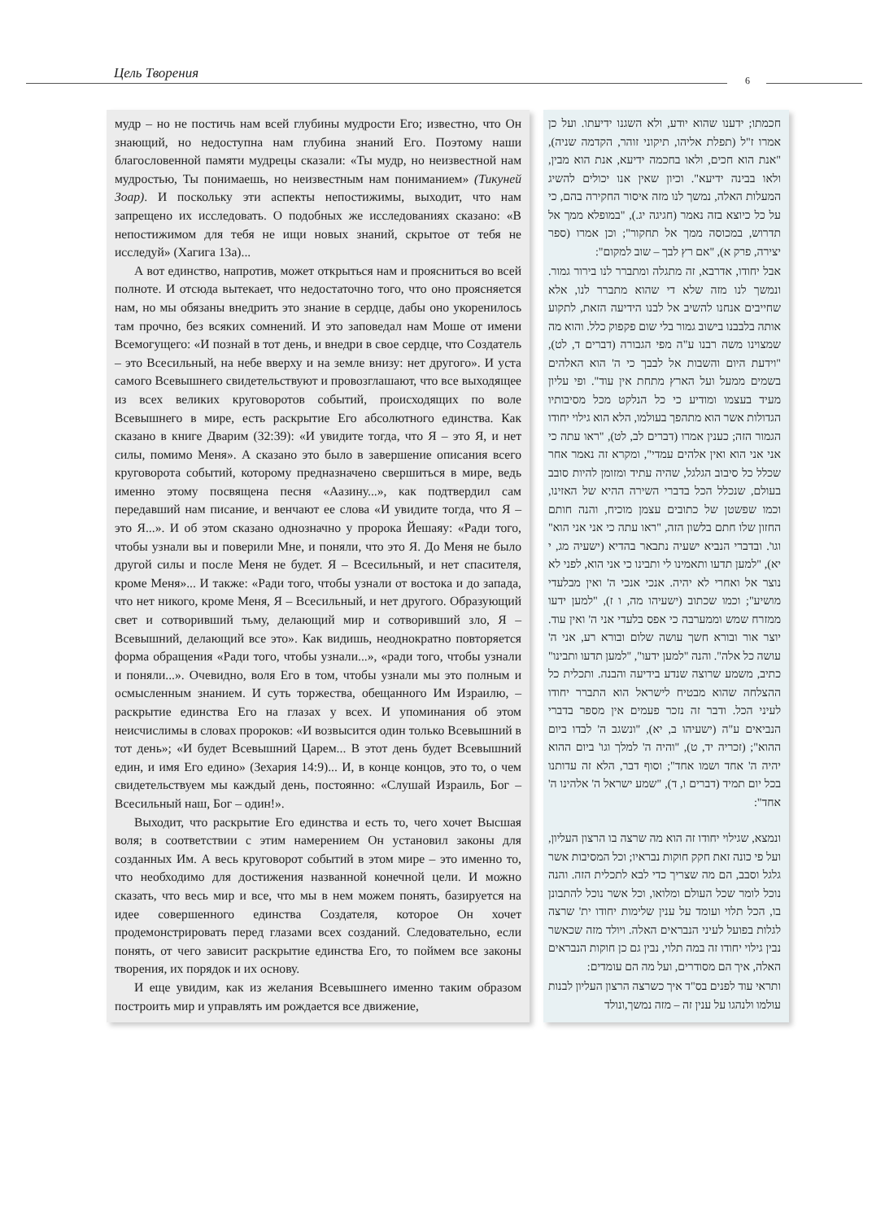Цель Творения 6
мудр – но не постичь нам всей глубины мудрости Его; известно, что Он знающий, но недоступна нам глубина знаний Его. Поэтому наши благословенной памяти мудрецы сказали: «Ты мудр, но неизвестной нам мудростью, Ты понимаешь, но неизвестным нам пониманием» (Тикуней Зоар). И поскольку эти аспекты непостижимы, выходит, что нам запрещено их исследовать. О подобных же исследованиях сказано: «В непостижимом для тебя не ищи новых знаний, скрытое от тебя не исследуй» (Хагига 13а)...
А вот единство, напротив, может открыться нам и проясниться во всей полноте. И отсюда вытекает, что недостаточно того, что оно проясняется нам, но мы обязаны внедрить это знание в сердце, дабы оно укоренилось там прочно, без всяких сомнений. И это заповедал нам Моше от имени Всемогущего: «И познай в тот день, и внедри в свое сердце, что Создатель – это Всесильный, на небе вверху и на земле внизу: нет другого». И уста самого Всевышнего свидетельствуют и провозглашают, что все выходящее из всех великих круговоротов событий, происходящих по воле Всевышнего в мире, есть раскрытие Его абсолютного единства. Как сказано в книге Дварим (32:39): «И увидите тогда, что Я – это Я, и нет силы, помимо Меня». А сказано это было в завершение описания всего круговорота событий, которому предназначено свершиться в мире, ведь именно этому посвящена песня «Аазину...», как подтвердил сам передавший нам писание, и венчают ее слова «И увидите тогда, что Я – это Я...». И об этом сказано однозначно у пророка Йешаяу: «Ради того, чтобы узнали вы и поверили Мне, и поняли, что это Я. До Меня не было другой силы и после Меня не будет. Я – Всесильный, и нет спасителя, кроме Меня»... И также: «Ради того, чтобы узнали от востока и до запада, что нет никого, кроме Меня, Я – Всесильный, и нет другого. Образующий свет и сотворивший тьму, делающий мир и сотворивший зло, Я – Всевышний, делающий все это». Как видишь, неоднократно повторяется форма обращения «Ради того, чтобы узнали...», «ради того, чтобы узнали и поняли...». Очевидно, воля Его в том, чтобы узнали мы это полным и осмысленным знанием. И суть торжества, обещанного Им Израилю, – раскрытие единства Его на глазах у всех. И упоминания об этом неисчислимы в словах пророков: «И возвысится один только Всевышний в тот день»; «И будет Всевышний Царем... В этот день будет Всевышний един, и имя Его едино» (Зехария 14:9)... И, в конце концов, это то, о чем свидетельствуем мы каждый день, постоянно: «Слушай Израиль, Бог – Всесильный наш, Бог – один!».
Выходит, что раскрытие Его единства и есть то, чего хочет Высшая воля; в соответствии с этим намерением Он установил законы для созданных Им. А весь круговорот событий в этом мире – это именно то, что необходимо для достижения названной конечной цели. И можно сказать, что весь мир и все, что мы в нем можем понять, базируется на идее совершенного единства Создателя, которое Он хочет продемонстрировать перед глазами всех созданий. Следовательно, если понять, от чего зависит раскрытие единства Его, то поймем все законы творения, их порядок и их основу.
И еще увидим, как из желания Всевышнего именно таким образом построить мир и управлять им рождается все движение,
חכמתו; ידענו שהוא יודע, ולא השגנו ידיעתו. ועל כן אמרו ז"ל (תפלת אליהו, תיקוני זוהר, הקדמה שניה), "אנת הוא חכים, ולאו בחכמה ידיעא, אנת הוא מבין, ולאו בבינה ידיעא". וכיון שאין אנו יכולים להשיג המעלות האלה, נמשך לנו מזה איסור החקירה בהם, כי על כל כיוצא בזה נאמר (חגיגה יג.), "במופלא ממך אל תדרוש, במכוסה ממך אל תחקור"; וכן אמרו (ספר יצירה, פרק א), "אם רץ לבך – שוב למקום":
אבל יחודו, אדרבא, זה מתגלה ומתברר לנו בירור גמור. ונמשך לנו מזה שלא די שהוא מתברר לנו, אלא שחייבים אנחנו להשיב אל לבנו הידיעה הזאת, לתקוע אותה בלבבנו בישוב גמור בלי שום פקפוק כלל. והוא מה שמצוינו משה רבנו ע"ה מפי הגבורה (דברים ד, לט), "וידעת היום והשבות אל לבבך כי ה' הוא האלהים בשמים ממעל ועל הארץ מתחת אין עוד". ופי עליון מעיד בעצמו ומודיע כי כל הנלקט מכל מסיבותיו הגדולות אשר הוא מתהפך בעולמו, הלא הוא גילוי יחודו הגמור הזה; כענין אמרו (דברים לב, לט), "ראו עתה כי אני אני הוא ואין אלהים עמדי", ומקרא זה נאמר אחר שכלל כל סיבוב הגלגל, שהיה עתיד ומזומן להיות סובב בעולם, שנכלל הכל בדברי השירה ההיא של האזינו, וכמו שפשטן של כתובים עצמן מוכיח, והנה חותם החזון שלו חתם בלשון הזה, "ראו עתה כי אני אני הוא" וגו'. ובדברי הנביא ישעיה נתבאר בהדיא (ישעיה מג, י יא), "למען תדעו ותאמינו לי ותבינו כי אני הוא, לפני לא נוצר אל ואחרי לא יהיה. אנכי אנכי ה' ואין מבלעדי מושיע"; וכמו שכתוב (ישעיהו מה, ו ז), "למען ידעו ממזרח שמש וממערבה כי אפס בלעדי אני ה' ואין עוד. יוצר אור ובורא חשך עושה שלום ובורא רע, אני ה' עושה כל אלה". והנה "למען ידעו", "למען תדעו ותבינו" כתיב, משמע שרוצה שנדע בידיעה והבנה. ותכלית כל ההצלחה שהוא מבטיח לישראל הוא התברר יחודו לעיני הכל. ודבר זה נזכר פעמים אין מספר בדברי הנביאים ע"ה (ישעיהו ב, יא), "ונשגב ה' לבדו ביום ההוא"; (זכריה יד, ט), "והיה ה' למלך וגו' ביום ההוא יהיה ה' אחד ושמו אחד"; וסוף דבר, הלא זה עדותנו בכל יום תמיד (דברים ו, ד), "שמע ישראל ה' אלהינו ה' אחד":
ונמצא, שגילוי יחודו זה הוא מה שרצה בו הרצון העליון, ועל פי כונה זאת חקק חוקות נבראיו; וכל המסיבות אשר גלגל וסבב, הם מה שצריך כדי לבא לתכלית הזה. והנה נוכל לומר שכל העולם ומלואו, וכל אשר נוכל להתבונן בו, הכל תלוי ועומד על ענין שלימות יחודו ית' שרצה לגלות בפועל לעיני הנבראים האלה. ויולד מזה שכאשר נבין גילוי יחודו זה במה תלוי, נבין גם כן חוקות הנבראים האלה, איך הם מסודרים, ועל מה הם עומדים:
ותראי עוד לפנים בס"ד איך כשרצה הרצון העליון לבנות עולמו ולנהגו על ענין זה – מזה נמשך,ונולד